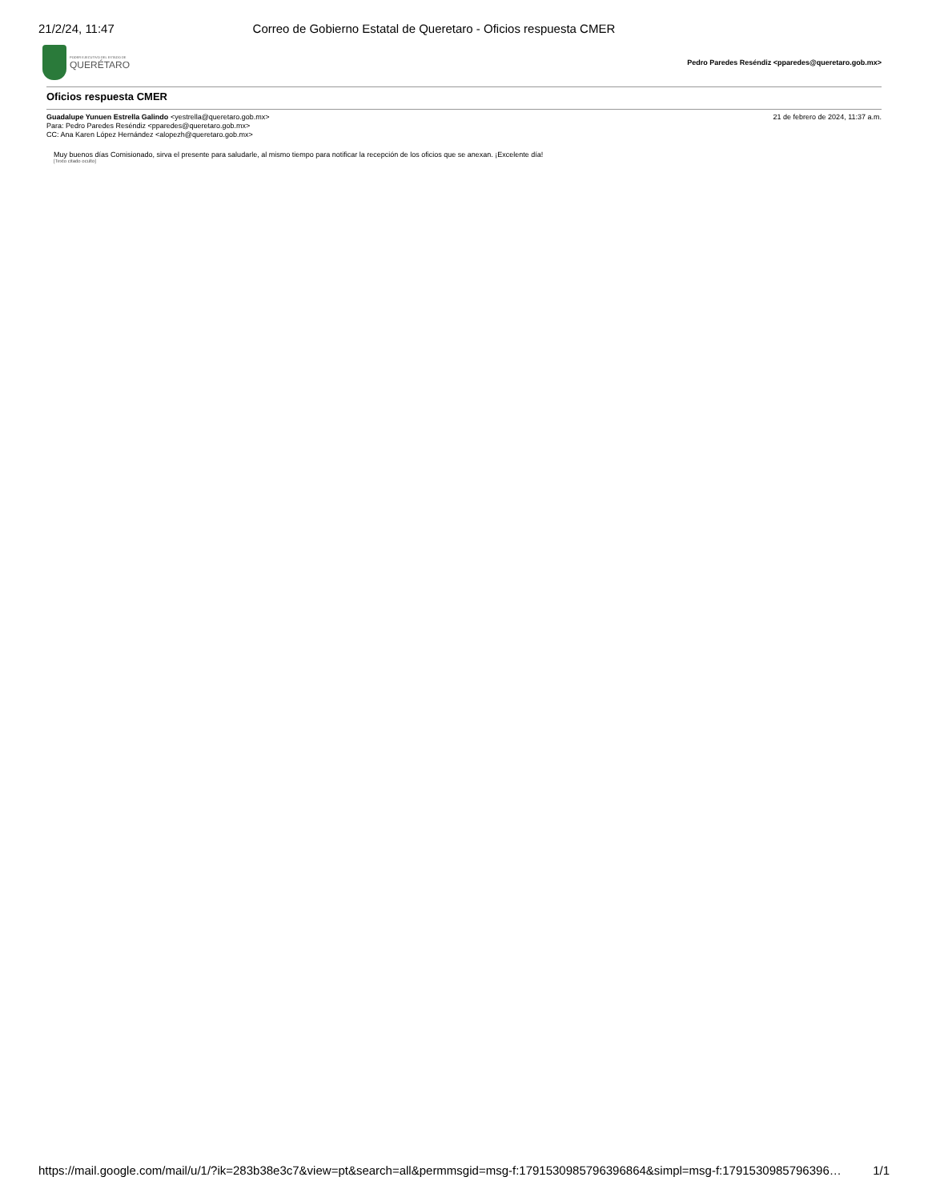21/2/24, 11:47 Correo de Gobierno Estatal de Queretaro - Oficios respuesta CMER
PODER EJECUTIVO DEL ESTADO DE
QUERÉTARO
Pedro Paredes Reséndiz <pparedes@queretaro.gob.mx>
Oficios respuesta CMER
Guadalupe Yunuen Estrella Galindo <yestrella@queretaro.gob.mx>
Para: Pedro Paredes Reséndiz <pparedes@queretaro.gob.mx>
CC: Ana Karen López Hernández <alopezh@queretaro.gob.mx>
21 de febrero de 2024, 11:37 a.m.
Muy buenos días Comisionado, sirva el presente para saludarle, al mismo tiempo para notificar la recepción de los oficios que se anexan. ¡Excelente día!
[Texto citado oculto]
https://mail.google.com/mail/u/1/?ik=283b38e3c7&view=pt&search=all&permmsgid=msg-f:1791530985796396864&simpl=msg-f:1791530985796396… 1/1